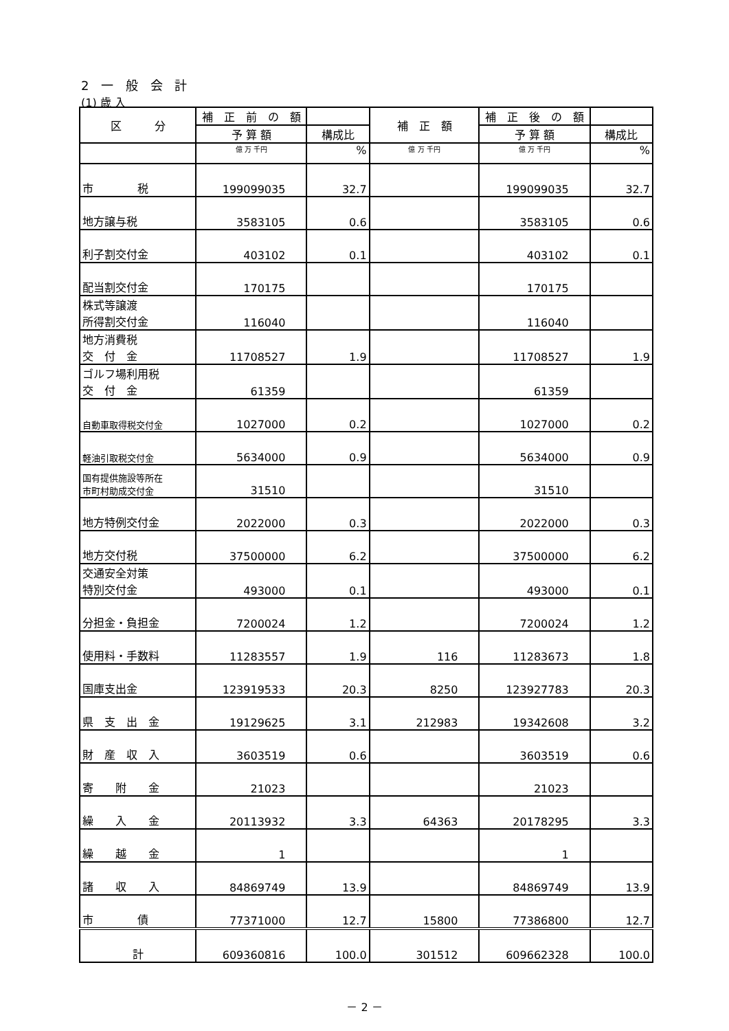2 一 般 会 計
(1) 歳 入
| 区 分 | 補 正 前 の 額 | | 補 正 額 | 補 正 後 の 額 | |
| --- | --- | --- | --- | --- | --- |
| | 予 算 額 | 構成比 | | 予 算 額 | 構成比 |
| | 億 万 千円 | % | 億 万 千円 | 億 万 千円 | % |
| 市 税 | 199099035 | 32.7 | | 199099035 | 32.7 |
| 地方譲与税 | 3583105 | 0.6 | | 3583105 | 0.6 |
| 利子割交付金 | 403102 | 0.1 | | 403102 | 0.1 |
| 配当割交付金 | 170175 | | | 170175 | |
| 株式等譲渡 所得割交付金 | 116040 | | | 116040 | |
| 地方消費税 交 付 金 | 11708527 | 1.9 | | 11708527 | 1.9 |
| ゴルフ場利用税 交 付 金 | 61359 | | | 61359 | |
| 自動車取得税交付金 | 1027000 | 0.2 | | 1027000 | 0.2 |
| 軽油引取税交付金 | 5634000 | 0.9 | | 5634000 | 0.9 |
| 国有提供施設等所在 市町村助成交付金 | 31510 | | | 31510 | |
| 地方特例交付金 | 2022000 | 0.3 | | 2022000 | 0.3 |
| 地方交付税 | 37500000 | 6.2 | | 37500000 | 6.2 |
| 交通安全対策 特別交付金 | 493000 | 0.1 | | 493000 | 0.1 |
| 分担金・負担金 | 7200024 | 1.2 | | 7200024 | 1.2 |
| 使用料・手数料 | 11283557 | 1.9 | 116 | 11283673 | 1.8 |
| 国庫支出金 | 123919533 | 20.3 | 8250 | 123927783 | 20.3 |
| 県 支 出 金 | 19129625 | 3.1 | 212983 | 19342608 | 3.2 |
| 財 産 収 入 | 3603519 | 0.6 | | 3603519 | 0.6 |
| 寄 附 金 | 21023 | | | 21023 | |
| 繰 入 金 | 20113932 | 3.3 | 64363 | 20178295 | 3.3 |
| 繰 越 金 | 1 | | | 1 | |
| 諸 収 入 | 84869749 | 13.9 | | 84869749 | 13.9 |
| 市 債 | 77371000 | 12.7 | 15800 | 77386800 | 12.7 |
| 計 | 609360816 | 100.0 | 301512 | 609662328 | 100.0 |
－ 2 －